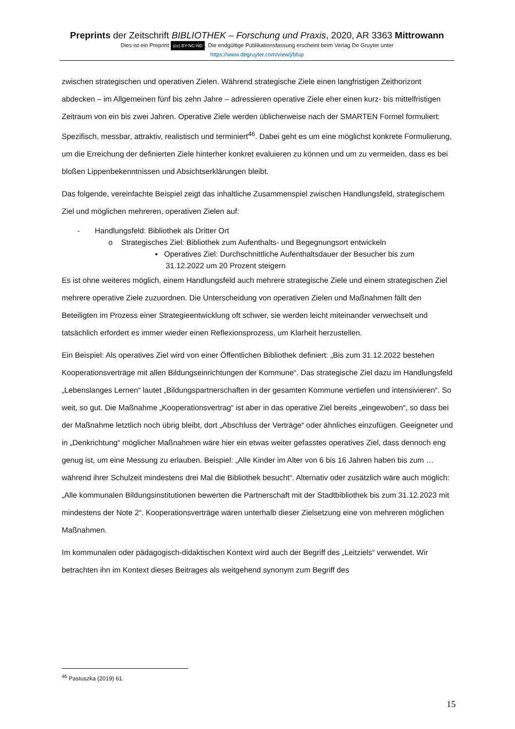Preprints der Zeitschrift BIBLIOTHEK – Forschung und Praxis, 2020, AR 3363 Mittrowann
Dies ist ein Preprint (cc) BY-NC-ND. Die endgültige Publikationsfassung erscheint beim Verlag De Gruyter unter
https://www.degruyter.com/view/j/bfup
zwischen strategischen und operativen Zielen. Während strategische Ziele einen langfristigen Zeithorizont abdecken – im Allgemeinen fünf bis zehn Jahre – adressieren operative Ziele eher einen kurz- bis mittelfristigen Zeitraum von ein bis zwei Jahren. Operative Ziele werden üblicherweise nach der SMARTEN Formel formuliert: Spezifisch, messbar, attraktiv, realistisch und terminiert<sup>46</sup>. Dabei geht es um eine möglichst konkrete Formulierung, um die Erreichung der definierten Ziele hinterher konkret evaluieren zu können und um zu vermeiden, dass es bei bloßen Lippenbekenntnissen und Absichtserklärungen bleibt.
Das folgende, vereinfachte Beispiel zeigt das inhaltliche Zusammenspiel zwischen Handlungsfeld, strategischem Ziel und möglichen mehreren, operativen Zielen auf:
- Handlungsfeld: Bibliothek als Dritter Ort
o Strategisches Ziel: Bibliothek zum Aufenthalts- und Begegnungsort entwickeln
▪ Operatives Ziel: Durchschnittliche Aufenthaltsdauer der Besucher bis zum
31.12.2022 um 20 Prozent steigern
Es ist ohne weiteres möglich, einem Handlungsfeld auch mehrere strategische Ziele und einem strategischen Ziel mehrere operative Ziele zuzuordnen. Die Unterscheidung von operativen Zielen und Maßnahmen fällt den Beteiligten im Prozess einer Strategieentwicklung oft schwer, sie werden leicht miteinander verwechselt und tatsächlich erfordert es immer wieder einen Reflexionsprozess, um Klarheit herzustellen.
Ein Beispiel: Als operatives Ziel wird von einer Öffentlichen Bibliothek definiert: „Bis zum 31.12.2022 bestehen Kooperationsverträge mit allen Bildungseinrichtungen der Kommune“. Das strategische Ziel dazu im Handlungsfeld „Lebenslanges Lernen“ lautet „Bildungspartnerschaften in der gesamten Kommune vertiefen und intensivieren“. So weit, so gut. Die Maßnahme „Kooperationsvertrag“ ist aber in das operative Ziel bereits „eingewoben“, so dass bei der Maßnahme letztlich noch übrig bleibt, dort „Abschluss der Verträge“ oder ähnliches einzufügen. Geeigneter und in „Denkrichtung“ möglicher Maßnahmen wäre hier ein etwas weiter gefasstes operatives Ziel, dass dennoch eng genug ist, um eine Messung zu erlauben. Beispiel: „Alle Kinder im Alter von 6 bis 16 Jahren haben bis zum … während ihrer Schulzeit mindestens drei Mal die Bibliothek besucht“. Alternativ oder zusätzlich wäre auch möglich: „Alle kommunalen Bildungsinstitutionen bewerten die Partnerschaft mit der Stadtbibliothek bis zum 31.12.2023 mit mindestens der Note 2“. Kooperationsverträge wären unterhalb dieser Zielsetzung eine von mehreren möglichen Maßnahmen.
Im kommunalen oder pädagogisch-didaktischen Kontext wird auch der Begriff des „Leitziels“ verwendet. Wir betrachten ihn im Kontext dieses Beitrages als weitgehend synonym zum Begriff des
<sup>46</sup> Pastuszka (2019) 61.
15